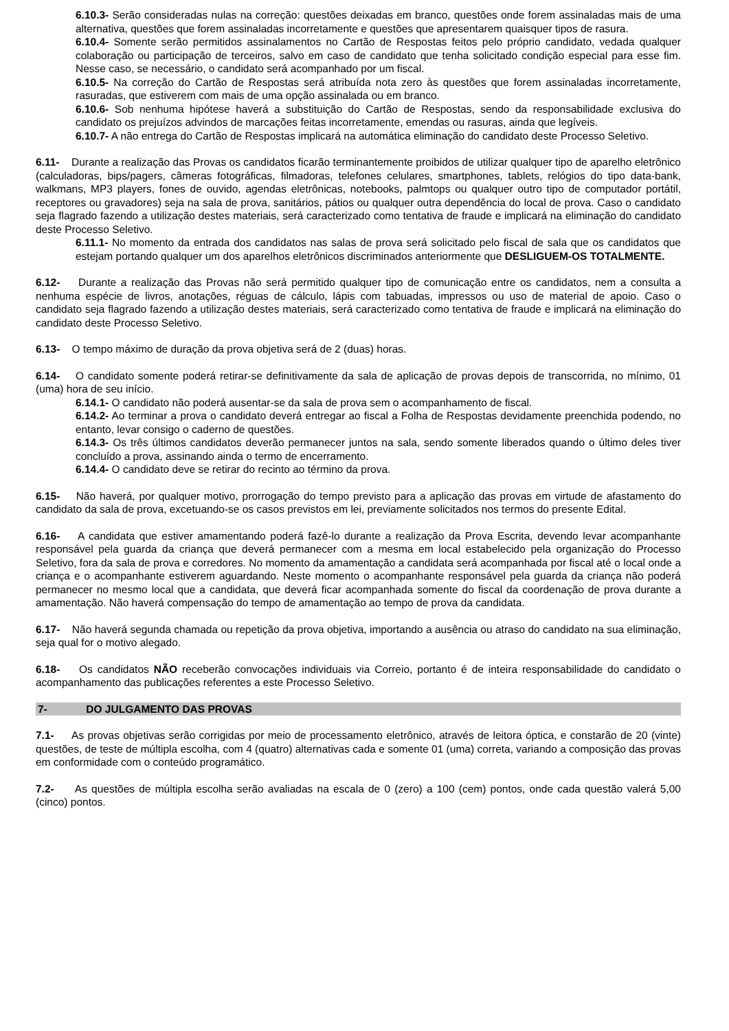6.10.3- Serão consideradas nulas na correção: questões deixadas em branco, questões onde forem assinaladas mais de uma alternativa, questões que forem assinaladas incorretamente e questões que apresentarem quaisquer tipos de rasura.
6.10.4- Somente serão permitidos assinalamentos no Cartão de Respostas feitos pelo próprio candidato, vedada qualquer colaboração ou participação de terceiros, salvo em caso de candidato que tenha solicitado condição especial para esse fim. Nesse caso, se necessário, o candidato será acompanhado por um fiscal.
6.10.5- Na correção do Cartão de Respostas será atribuída nota zero às questões que forem assinaladas incorretamente, rasuradas, que estiverem com mais de uma opção assinalada ou em branco.
6.10.6- Sob nenhuma hipótese haverá a substituição do Cartão de Respostas, sendo da responsabilidade exclusiva do candidato os prejuízos advindos de marcações feitas incorretamente, emendas ou rasuras, ainda que legíveis.
6.10.7- A não entrega do Cartão de Respostas implicará na automática eliminação do candidato deste Processo Seletivo.
6.11- Durante a realização das Provas os candidatos ficarão terminantemente proibidos de utilizar qualquer tipo de aparelho eletrônico (calculadoras, bips/pagers, câmeras fotográficas, filmadoras, telefones celulares, smartphones, tablets, relógios do tipo data-bank, walkmans, MP3 players, fones de ouvido, agendas eletrônicas, notebooks, palmtops ou qualquer outro tipo de computador portátil, receptores ou gravadores) seja na sala de prova, sanitários, pátios ou qualquer outra dependência do local de prova. Caso o candidato seja flagrado fazendo a utilização destes materiais, será caracterizado como tentativa de fraude e implicará na eliminação do candidato deste Processo Seletivo.
6.11.1- No momento da entrada dos candidatos nas salas de prova será solicitado pelo fiscal de sala que os candidatos que estejam portando qualquer um dos aparelhos eletrônicos discriminados anteriormente que DESLIGUEM-OS TOTALMENTE.
6.12- Durante a realização das Provas não será permitido qualquer tipo de comunicação entre os candidatos, nem a consulta a nenhuma espécie de livros, anotações, réguas de cálculo, lápis com tabuadas, impressos ou uso de material de apoio. Caso o candidato seja flagrado fazendo a utilização destes materiais, será caracterizado como tentativa de fraude e implicará na eliminação do candidato deste Processo Seletivo.
6.13- O tempo máximo de duração da prova objetiva será de 2 (duas) horas.
6.14- O candidato somente poderá retirar-se definitivamente da sala de aplicação de provas depois de transcorrida, no mínimo, 01 (uma) hora de seu início.
6.14.1- O candidato não poderá ausentar-se da sala de prova sem o acompanhamento de fiscal.
6.14.2- Ao terminar a prova o candidato deverá entregar ao fiscal a Folha de Respostas devidamente preenchida podendo, no entanto, levar consigo o caderno de questões.
6.14.3- Os três últimos candidatos deverão permanecer juntos na sala, sendo somente liberados quando o último deles tiver concluído a prova, assinando ainda o termo de encerramento.
6.14.4- O candidato deve se retirar do recinto ao término da prova.
6.15- Não haverá, por qualquer motivo, prorrogação do tempo previsto para a aplicação das provas em virtude de afastamento do candidato da sala de prova, excetuando-se os casos previstos em lei, previamente solicitados nos termos do presente Edital.
6.16- A candidata que estiver amamentando poderá fazê-lo durante a realização da Prova Escrita, devendo levar acompanhante responsável pela guarda da criança que deverá permanecer com a mesma em local estabelecido pela organização do Processo Seletivo, fora da sala de prova e corredores. No momento da amamentação a candidata será acompanhada por fiscal até o local onde a criança e o acompanhante estiverem aguardando. Neste momento o acompanhante responsável pela guarda da criança não poderá permanecer no mesmo local que a candidata, que deverá ficar acompanhada somente do fiscal da coordenação de prova durante a amamentação. Não haverá compensação do tempo de amamentação ao tempo de prova da candidata.
6.17- Não haverá segunda chamada ou repetição da prova objetiva, importando a ausência ou atraso do candidato na sua eliminação, seja qual for o motivo alegado.
6.18- Os candidatos NÃO receberão convocações individuais via Correio, portanto é de inteira responsabilidade do candidato o acompanhamento das publicações referentes a este Processo Seletivo.
7- DO JULGAMENTO DAS PROVAS
7.1- As provas objetivas serão corrigidas por meio de processamento eletrônico, através de leitora óptica, e constarão de 20 (vinte) questões, de teste de múltipla escolha, com 4 (quatro) alternativas cada e somente 01 (uma) correta, variando a composição das provas em conformidade com o conteúdo programático.
7.2- As questões de múltipla escolha serão avaliadas na escala de 0 (zero) a 100 (cem) pontos, onde cada questão valerá 5,00 (cinco) pontos.